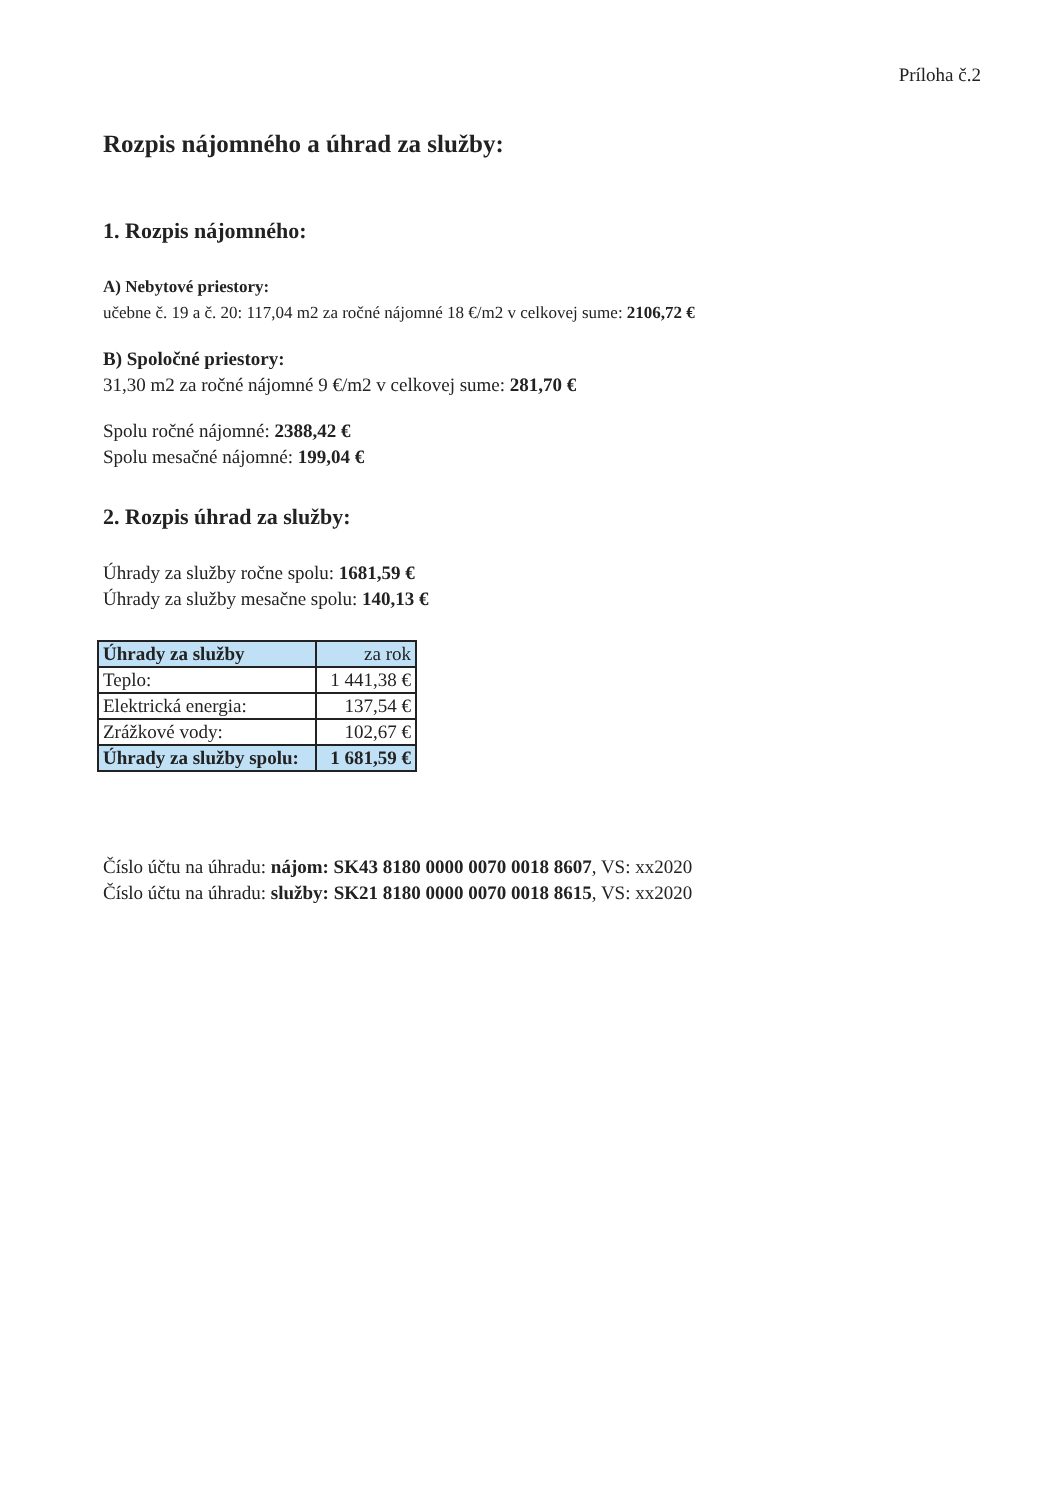Príloha č.2
Rozpis nájomného a úhrad za služby:
1. Rozpis nájomného:
A) Nebytové priestory:
učebne č. 19 a č. 20: 117,04 m2 za ročné nájomné 18 €/m2 v celkovej sume: 2106,72 €
B) Spoločné priestory:
31,30 m2 za ročné nájomné 9 €/m2 v celkovej sume: 281,70 €
Spolu ročné nájomné: 2388,42 €
Spolu mesačné nájomné: 199,04 €
2. Rozpis úhrad za služby:
Úhrady za služby ročne spolu: 1681,59 €
Úhrady za služby mesačne spolu: 140,13 €
| Úhrady za služby | za rok |
| --- | --- |
| Teplo: | 1 441,38 € |
| Elektrická energia: | 137,54 € |
| Zrážkové vody: | 102,67 € |
| Úhrady za služby spolu: | 1 681,59 € |
Číslo účtu na úhradu: nájom: SK43 8180 0000 0070 0018 8607, VS: xx2020
Číslo účtu na úhradu: služby: SK21 8180 0000 0070 0018 8615, VS: xx2020